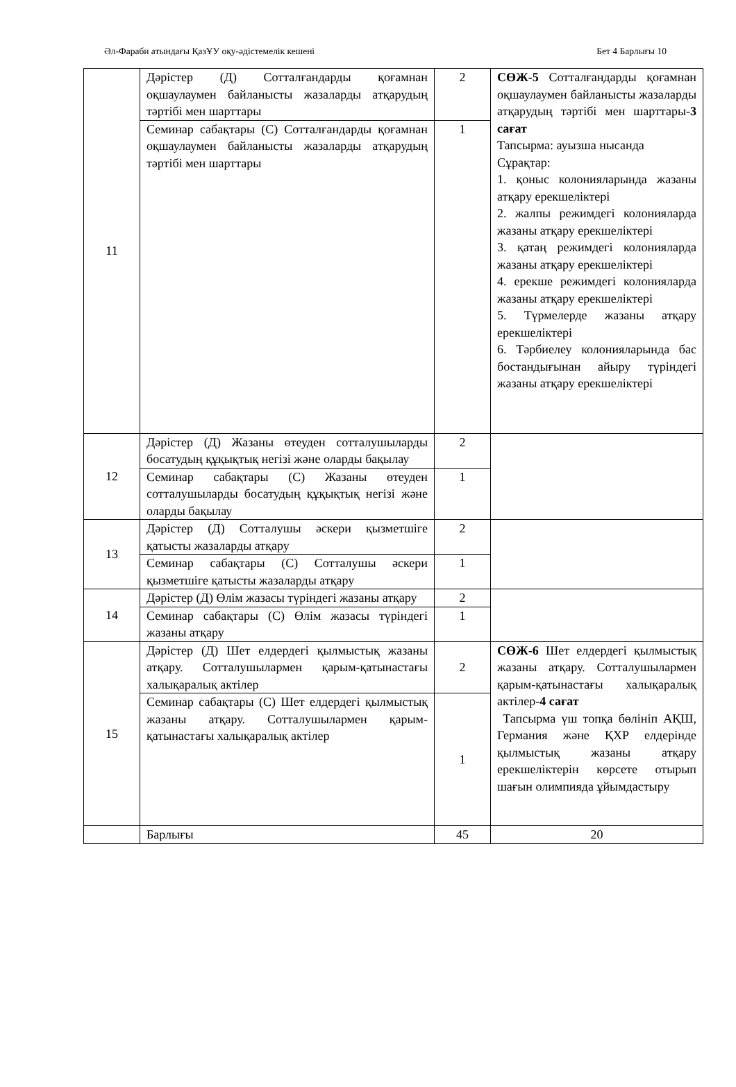Әл-Фараби атындағы ҚазҰУ оқу-әдістемелік кешені Бет 4 Барлығы 10
| 11 | Дәрістер (Д) Сотталғандарды қоғамнан оқшаулаумен байланысты жазаларды атқарудың тәртібі мен шарттары | 2 | СӨЖ-5 Сотталғандарды қоғамнан оқшаулаумен байланысты жазаларды атқарудың тәртібі мен шарттары- 3 сағат Тапсырма: ауызша нысанда Сұрақтар: 1. қоныс колонияларында жазаны атқару ерекшеліктері 2. жалпы режимдегі колонияларда жазаны атқару ерекшеліктері 3. қатаң режимдегі колонияларда жазаны атқару ерекшеліктері 4. ерекше режимдегі колонияларда жазаны атқару ерекшеліктері 5. Түрмелерде жазаны атқару ерекшеліктері 6. Тәрбиелеу колонияларында бас бостандығынан айыру түріндегі жазаны атқару ерекшеліктері |
| | Семинар сабақтары (С) Сотталғандарды қоғамнан оқшаулаумен байланысты жазаларды атқарудың тәртібі мен шарттары | 1 | |
| 12 | Дәрістер (Д) Жазаны өтеуден сотталушыларды босатудың құқықтық негізі және оларды бақылау | 2 | |
| | Семинар сабақтары (С) Жазаны өтеуден сотталушыларды босатудың құқықтық негізі және оларды бақылау | 1 | |
| 13 | Дәрістер (Д) Сотталушы әскери қызметшіге қатысты жазаларды атқару | 2 | |
| | Семинар сабақтары (С) Сотталушы әскери қызметшіге қатысты жазаларды атқару | 1 | |
| 14 | Дәрістер (Д) Өлім жазасы түріндегі жазаны атқару | 2 | |
| | Семинар сабақтары (С) Өлім жазасы түріндегі жазаны атқару | 1 | |
| 15 | Дәрістер (Д) Шет елдердегі қылмыстық жазаны атқару. Сотталушылармен қарым-қатынастағы халықаралық актілер | 2 | СӨЖ-6 Шет елдердегі қылмыстық жазаны атқару. Сотталушылармен қарым-қатынастағы халықаралық актілер- 4 сағат Тапсырма үш топқа бөлініп АҚШ, Германия және ҚХР елдерінде қылмыстық жазаны атқару ерекшеліктерін көрсете отырып шағын олимпияда ұйымдастыру |
| | Семинар сабақтары (С) Шет елдердегі қылмыстық жазаны атқару. Сотталушылармен қарым-қатынастағы халықаралық актілер | 1 | |
| | Барлығы | 45 | 20 |